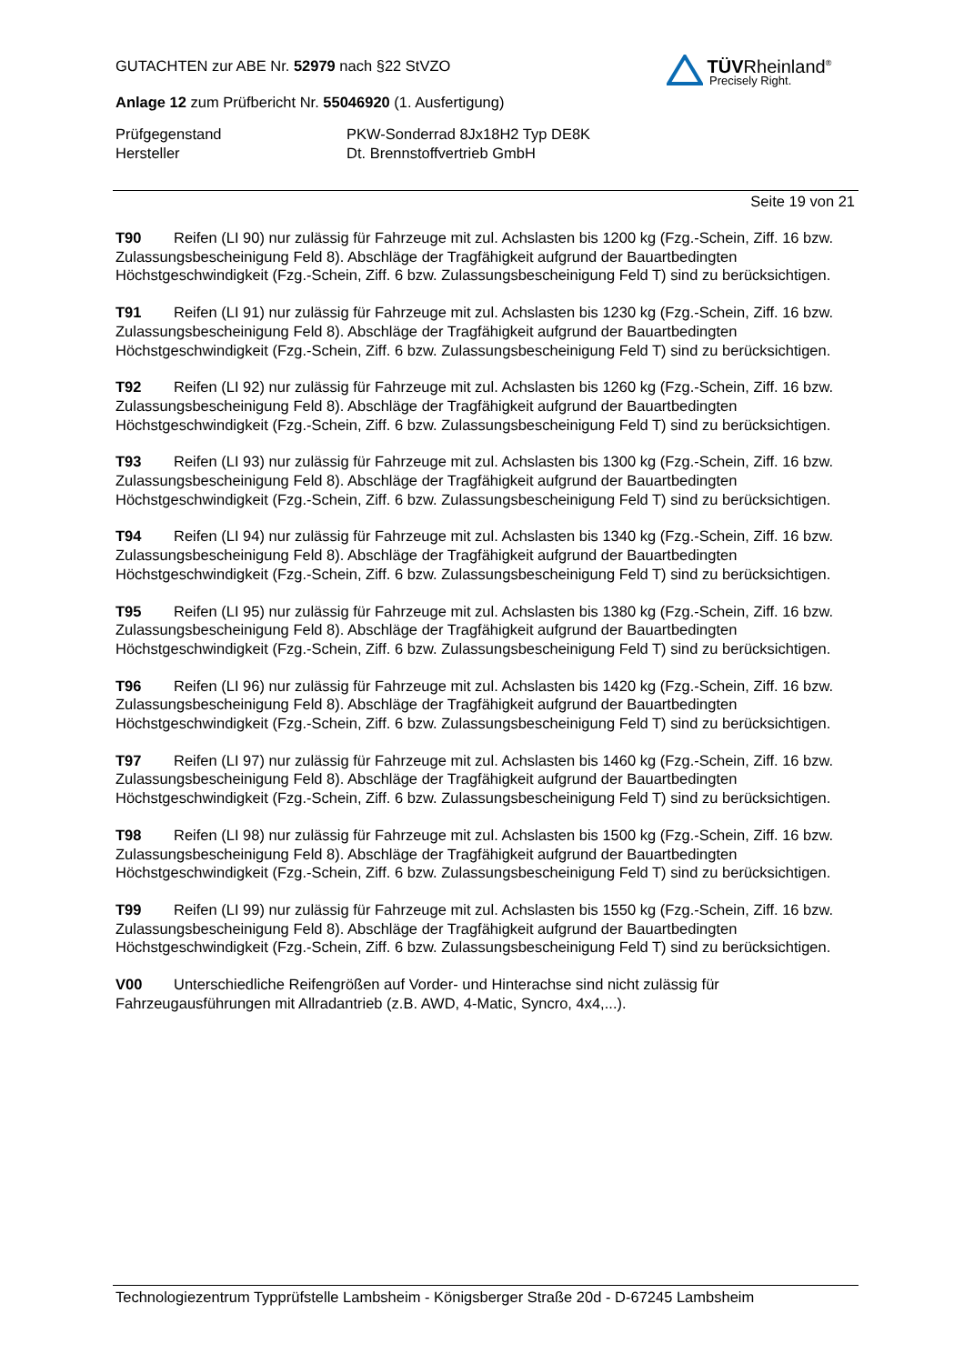GUTACHTEN zur ABE Nr. 52979 nach §22 StVZO
Anlage 12 zum Prüfbericht Nr. 55046920 (1. Ausfertigung)
Prüfgegenstand
Hersteller
PKW-Sonderrad 8Jx18H2 Typ DE8K
Dt. Brennstoffvertrieb GmbH
TÜVRheinland<sup>®</sup>
Precisely Right.
Seite 19 von 21
T90 Reifen (LI 90) nur zulässig für Fahrzeuge mit zul. Achslasten bis 1200 kg (Fzg.-Schein, Ziff. 16 bzw. Zulassungsbescheinigung Feld 8). Abschläge der Tragfähigkeit aufgrund der Bauartbedingten Höchstgeschwindigkeit (Fzg.-Schein, Ziff. 6 bzw. Zulassungsbescheinigung Feld T) sind zu berücksichtigen.
T91 Reifen (LI 91) nur zulässig für Fahrzeuge mit zul. Achslasten bis 1230 kg (Fzg.-Schein, Ziff. 16 bzw. Zulassungsbescheinigung Feld 8). Abschläge der Tragfähigkeit aufgrund der Bauartbedingten Höchstgeschwindigkeit (Fzg.-Schein, Ziff. 6 bzw. Zulassungsbescheinigung Feld T) sind zu berücksichtigen.
T92 Reifen (LI 92) nur zulässig für Fahrzeuge mit zul. Achslasten bis 1260 kg (Fzg.-Schein, Ziff. 16 bzw. Zulassungsbescheinigung Feld 8). Abschläge der Tragfähigkeit aufgrund der Bauartbedingten Höchstgeschwindigkeit (Fzg.-Schein, Ziff. 6 bzw. Zulassungsbescheinigung Feld T) sind zu berücksichtigen.
T93 Reifen (LI 93) nur zulässig für Fahrzeuge mit zul. Achslasten bis 1300 kg (Fzg.-Schein, Ziff. 16 bzw. Zulassungsbescheinigung Feld 8). Abschläge der Tragfähigkeit aufgrund der Bauartbedingten Höchstgeschwindigkeit (Fzg.-Schein, Ziff. 6 bzw. Zulassungsbescheinigung Feld T) sind zu berücksichtigen.
T94 Reifen (LI 94) nur zulässig für Fahrzeuge mit zul. Achslasten bis 1340 kg (Fzg.-Schein, Ziff. 16 bzw. Zulassungsbescheinigung Feld 8). Abschläge der Tragfähigkeit aufgrund der Bauartbedingten Höchstgeschwindigkeit (Fzg.-Schein, Ziff. 6 bzw. Zulassungsbescheinigung Feld T) sind zu berücksichtigen.
T95 Reifen (LI 95) nur zulässig für Fahrzeuge mit zul. Achslasten bis 1380 kg (Fzg.-Schein, Ziff. 16 bzw. Zulassungsbescheinigung Feld 8). Abschläge der Tragfähigkeit aufgrund der Bauartbedingten Höchstgeschwindigkeit (Fzg.-Schein, Ziff. 6 bzw. Zulassungsbescheinigung Feld T) sind zu berücksichtigen.
T96 Reifen (LI 96) nur zulässig für Fahrzeuge mit zul. Achslasten bis 1420 kg (Fzg.-Schein, Ziff. 16 bzw. Zulassungsbescheinigung Feld 8). Abschläge der Tragfähigkeit aufgrund der Bauartbedingten Höchstgeschwindigkeit (Fzg.-Schein, Ziff. 6 bzw. Zulassungsbescheinigung Feld T) sind zu berücksichtigen.
T97 Reifen (LI 97) nur zulässig für Fahrzeuge mit zul. Achslasten bis 1460 kg (Fzg.-Schein, Ziff. 16 bzw. Zulassungsbescheinigung Feld 8). Abschläge der Tragfähigkeit aufgrund der Bauartbedingten Höchstgeschwindigkeit (Fzg.-Schein, Ziff. 6 bzw. Zulassungsbescheinigung Feld T) sind zu berücksichtigen.
T98 Reifen (LI 98) nur zulässig für Fahrzeuge mit zul. Achslasten bis 1500 kg (Fzg.-Schein, Ziff. 16 bzw. Zulassungsbescheinigung Feld 8). Abschläge der Tragfähigkeit aufgrund der Bauartbedingten Höchstgeschwindigkeit (Fzg.-Schein, Ziff. 6 bzw. Zulassungsbescheinigung Feld T) sind zu berücksichtigen.
T99 Reifen (LI 99) nur zulässig für Fahrzeuge mit zul. Achslasten bis 1550 kg (Fzg.-Schein, Ziff. 16 bzw. Zulassungsbescheinigung Feld 8). Abschläge der Tragfähigkeit aufgrund der Bauartbedingten Höchstgeschwindigkeit (Fzg.-Schein, Ziff. 6 bzw. Zulassungsbescheinigung Feld T) sind zu berücksichtigen.
V00 Unterschiedliche Reifengrößen auf Vorder- und Hinterachse sind nicht zulässig für Fahrzeugausführungen mit Allradantrieb (z.B. AWD, 4-Matic, Syncro, 4x4,...).
Technologiezentrum Typprüfstelle Lambsheim - Königsberger Straße 20d - D-67245 Lambsheim